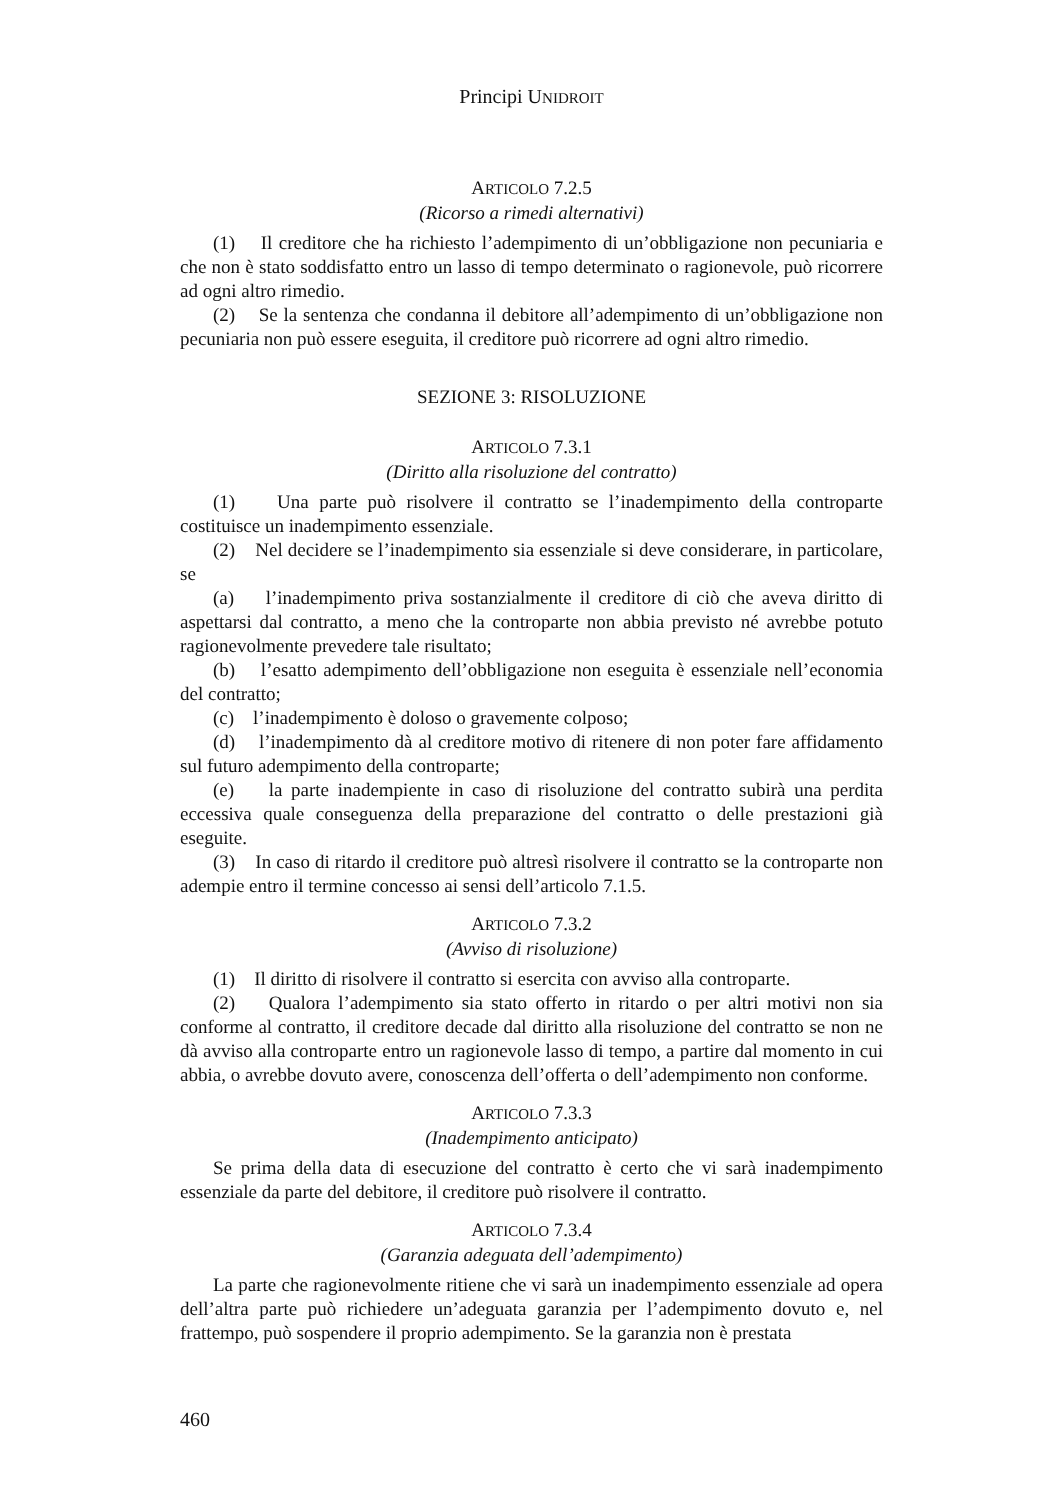Principi UNIDROIT
ARTICOLO 7.2.5
(Ricorso a rimedi alternativi)
(1) Il creditore che ha richiesto l’adempimento di un’obbligazione non pecuniaria e che non è stato soddisfatto entro un lasso di tempo determinato o ragionevole, può ricorrere ad ogni altro rimedio.
(2) Se la sentenza che condanna il debitore all’adempimento di un’obbligazione non pecuniaria non può essere eseguita, il creditore può ricorrere ad ogni altro rimedio.
SEZIONE 3: RISOLUZIONE
ARTICOLO 7.3.1
(Diritto alla risoluzione del contratto)
(1) Una parte può risolvere il contratto se l’inadempimento della controparte costituisce un inadempimento essenziale.
(2) Nel decidere se l’inadempimento sia essenziale si deve considerare, in particolare, se
(a) l’inadempimento priva sostanzialmente il creditore di ciò che aveva diritto di aspettarsi dal contratto, a meno che la controparte non abbia previsto né avrebbe potuto ragionevolmente prevedere tale risultato;
(b) l’esatto adempimento dell’obbligazione non eseguita è essenziale nell’economia del contratto;
(c) l’inadempimento è doloso o gravemente colposo;
(d) l’inadempimento dà al creditore motivo di ritenere di non poter fare affidamento sul futuro adempimento della controparte;
(e) la parte inadempiente in caso di risoluzione del contratto subirà una perdita eccessiva quale conseguenza della preparazione del contratto o delle prestazioni già eseguite.
(3) In caso di ritardo il creditore può altresì risolvere il contratto se la controparte non adempie entro il termine concesso ai sensi dell’articolo 7.1.5.
ARTICOLO 7.3.2
(Avviso di risoluzione)
(1) Il diritto di risolvere il contratto si esercita con avviso alla controparte.
(2) Qualora l’adempimento sia stato offerto in ritardo o per altri motivi non sia conforme al contratto, il creditore decade dal diritto alla risoluzione del contratto se non ne dà avviso alla controparte entro un ragionevole lasso di tempo, a partire dal momento in cui abbia, o avrebbe dovuto avere, conoscenza dell’offerta o dell’adempimento non conforme.
ARTICOLO 7.3.3
(Inadempimento anticipato)
Se prima della data di esecuzione del contratto è certo che vi sarà inadempimento essenziale da parte del debitore, il creditore può risolvere il contratto.
ARTICOLO 7.3.4
(Garanzia adeguata dell’adempimento)
La parte che ragionevolmente ritiene che vi sarà un inadempimento essenziale ad opera dell’altra parte può richiedere un’adeguata garanzia per l’adempimento dovuto e, nel frattempo, può sospendere il proprio adempimento. Se la garanzia non è prestata
460